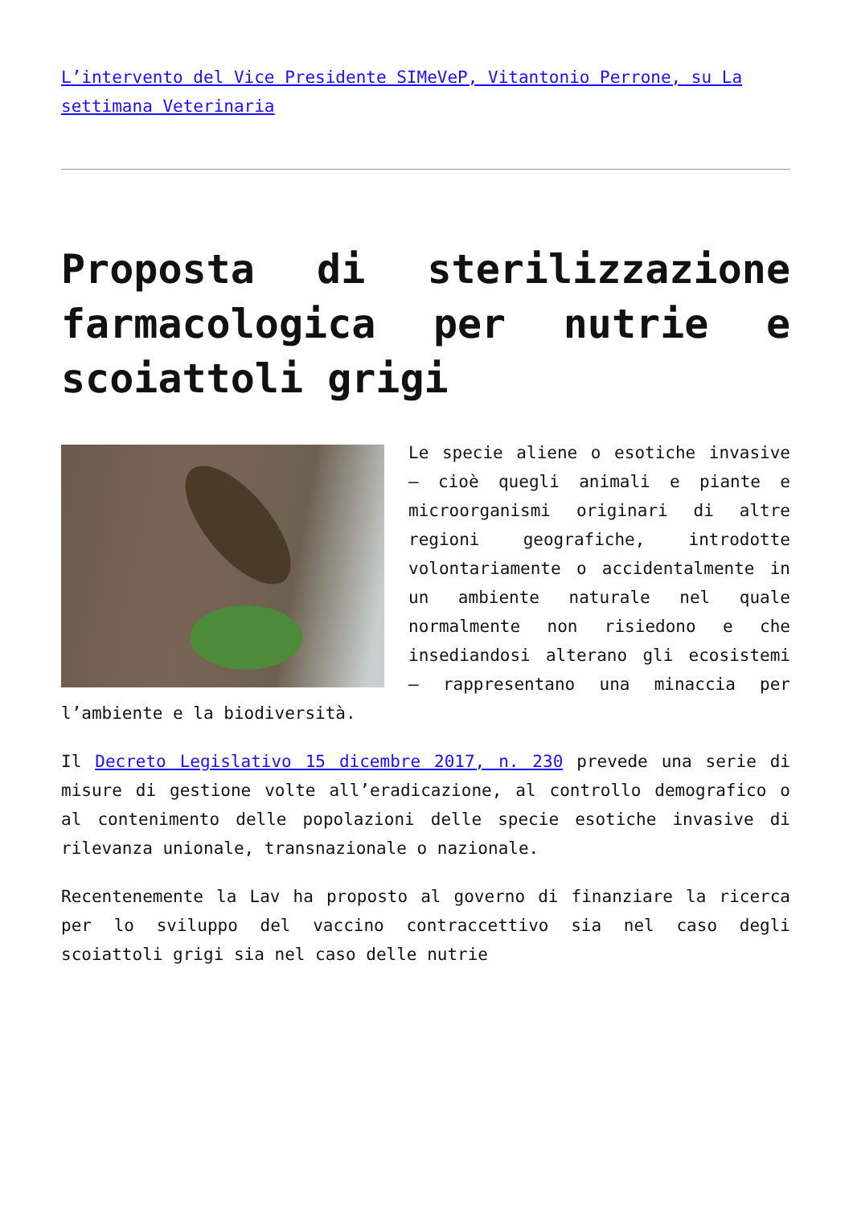L’intervento del Vice Presidente SIMeVeP, Vitantonio Perrone, su La settimana Veterinaria
Proposta di sterilizzazione farmacologica per nutrie e scoiattoli grigi
Le specie aliene o esotiche invasive – cioè quegli animali e piante e microorganismi originari di altre regioni geografiche, introdotte volontariamente o accidentalmente in un ambiente naturale nel quale normalmente non risiedono e che insediandosi alterano gli ecosistemi – rappresentano una minaccia per l’ambiente e la biodiversità.
Il Decreto Legislativo 15 dicembre 2017, n. 230 prevede una serie di misure di gestione volte all’eradicazione, al controllo demografico o al contenimento delle popolazioni delle specie esotiche invasive di rilevanza unionale, transnazionale o nazionale.
Recentenemente la Lav ha proposto al governo di finanziare la ricerca per lo sviluppo del vaccino contraccettivo sia nel caso degli scoiattoli grigi sia nel caso delle nutrie